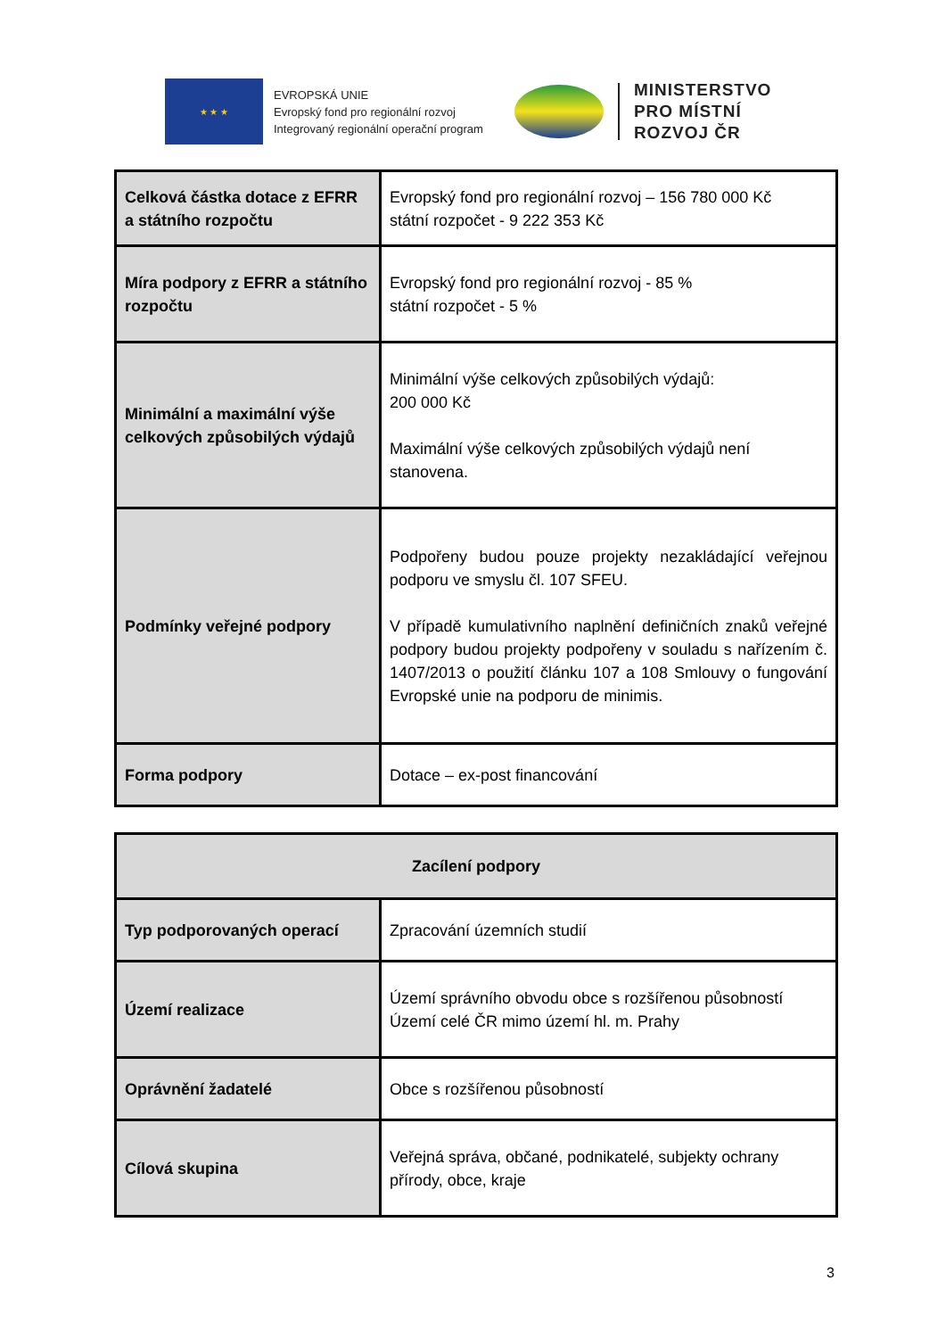★ ★ ★
EVROPSKÁ UNIE
Evropský fond pro regionální rozvoj
Integrovaný regionální operační program
MINISTERSTVO
PRO MÍSTNÍ
ROZVOJ ČR
| Celková částka dotace z EFRR a státního rozpočtu | Evropský fond pro regionální rozvoj – 156 780 000 Kč státní rozpočet - 9 222 353 Kč |
| Míra podpory z EFRR a státního rozpočtu | Evropský fond pro regionální rozvoj - 85 % státní rozpočet - 5 % |
| Minimální a maximální výše celkových způsobilých výdajů | Minimální výše celkových způsobilých výdajů: 200 000 Kč Maximální výše celkových způsobilých výdajů není stanovena. |
| Podmínky veřejné podpory | Podpořeny budou pouze projekty nezakládající veřejnou podporu ve smyslu čl. 107 SFEU. V případě kumulativního naplnění definičních znaků veřejné podpory budou projekty podpořeny v souladu s nařízením č. 1407/2013 o použití článku 107 a 108 Smlouvy o fungování Evropské unie na podporu de minimis. |
| Forma podpory | Dotace – ex-post financování |
| Zacílení podpory | |
| --- | --- |
| Typ podporovaných operací | Zpracování územních studií |
| Území realizace | Území správního obvodu obce s rozšířenou působností Území celé ČR mimo území hl. m. Prahy |
| Oprávnění žadatelé | Obce s rozšířenou působností |
| Cílová skupina | Veřejná správa, občané, podnikatelé, subjekty ochrany přírody, obce, kraje |
3